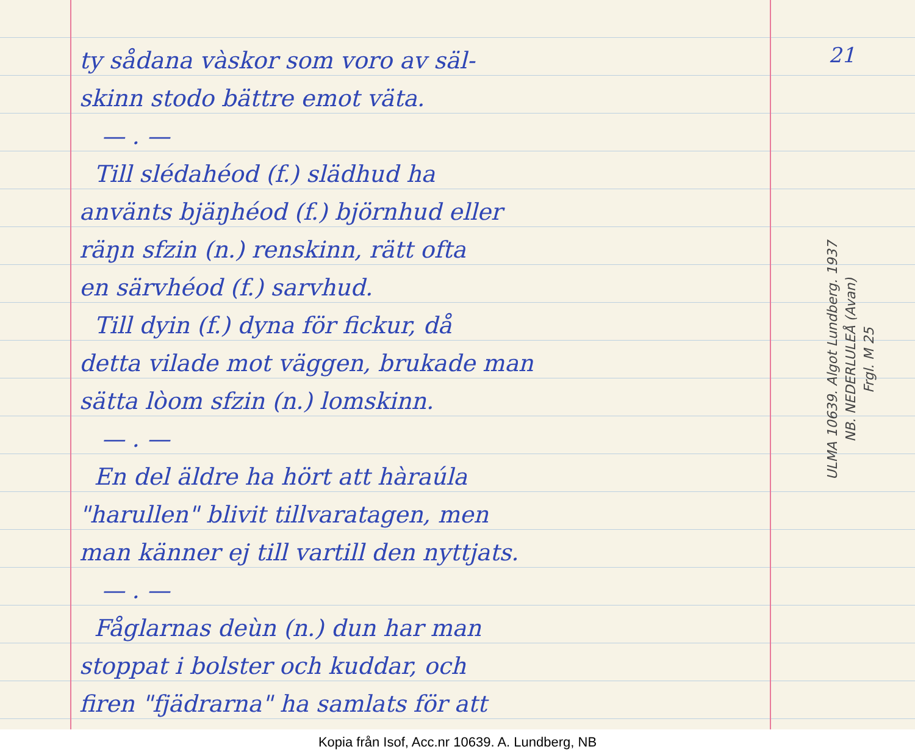ty sådana vàskor som voro av säl-
skinn stodo bättre emot väta.
— . —
Till slédahéod (f.) slädhud ha
använts bjäŋhéod (f.) björnhud eller
räŋn sfzin (n.) renskinn, rätt ofta
en särvhéod (f.) sarvhud.
Till dyin (f.) dyna för fickur, då
detta vilade mot väggen, brukade man
sätta lòom sfzin (n.) lomskinn.
— . —
En del äldre ha hört att hàraúla
"harullen" blivit tillvaratagen, men
man känner ej till vartill den nyttjats.
— . —
Fåglarnas deùn (n.) dun har man
stoppat i bolster och kuddar, och
firen "fjädrarna" ha samlats för att
21
ULMA 10639. Algot Lundberg. 1937
NB. NEDERLULEÅ (Avan)
Frgl. M 25
Kopia från Isof, Acc.nr 10639. A. Lundberg, NB